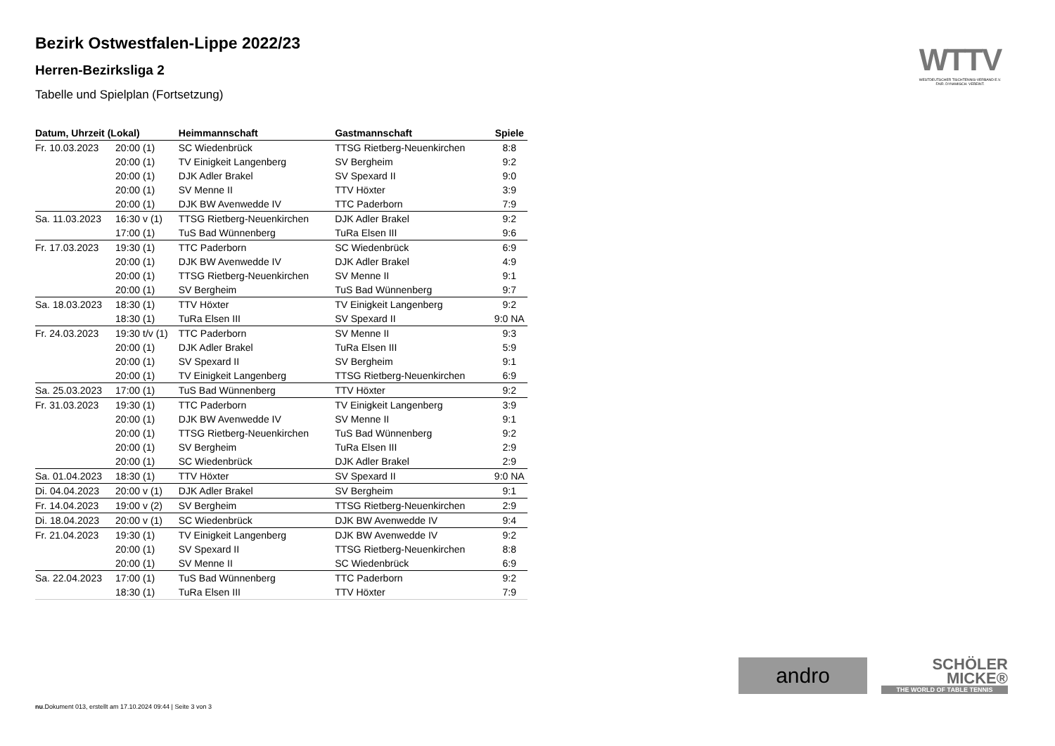Bezirk Ostwestfalen-Lippe 2022/23
Herren-Bezirksliga 2
Tabelle und Spielplan (Fortsetzung)
| Datum, Uhrzeit (Lokal) | | Heimmannschaft | Gastmannschaft | Spiele |
| --- | --- | --- | --- | --- |
| Fr. 10.03.2023 | 20:00 (1) | SC Wiedenbrück | TTSG Rietberg-Neuenkirchen | 8:8 |
| | 20:00 (1) | TV Einigkeit Langenberg | SV Bergheim | 9:2 |
| | 20:00 (1) | DJK Adler Brakel | SV Spexard II | 9:0 |
| | 20:00 (1) | SV Menne II | TTV Höxter | 3:9 |
| | 20:00 (1) | DJK BW Avenwedde IV | TTC Paderborn | 7:9 |
| Sa. 11.03.2023 | 16:30 v (1) | TTSG Rietberg-Neuenkirchen | DJK Adler Brakel | 9:2 |
| | 17:00 (1) | TuS Bad Wünnenberg | TuRa Elsen III | 9:6 |
| Fr. 17.03.2023 | 19:30 (1) | TTC Paderborn | SC Wiedenbrück | 6:9 |
| | 20:00 (1) | DJK BW Avenwedde IV | DJK Adler Brakel | 4:9 |
| | 20:00 (1) | TTSG Rietberg-Neuenkirchen | SV Menne II | 9:1 |
| | 20:00 (1) | SV Bergheim | TuS Bad Wünnenberg | 9:7 |
| Sa. 18.03.2023 | 18:30 (1) | TTV Höxter | TV Einigkeit Langenberg | 9:2 |
| | 18:30 (1) | TuRa Elsen III | SV Spexard II | 9:0 NA |
| Fr. 24.03.2023 | 19:30 t/v (1) | TTC Paderborn | SV Menne II | 9:3 |
| | 20:00 (1) | DJK Adler Brakel | TuRa Elsen III | 5:9 |
| | 20:00 (1) | SV Spexard II | SV Bergheim | 9:1 |
| | 20:00 (1) | TV Einigkeit Langenberg | TTSG Rietberg-Neuenkirchen | 6:9 |
| Sa. 25.03.2023 | 17:00 (1) | TuS Bad Wünnenberg | TTV Höxter | 9:2 |
| Fr. 31.03.2023 | 19:30 (1) | TTC Paderborn | TV Einigkeit Langenberg | 3:9 |
| | 20:00 (1) | DJK BW Avenwedde IV | SV Menne II | 9:1 |
| | 20:00 (1) | TTSG Rietberg-Neuenkirchen | TuS Bad Wünnenberg | 9:2 |
| | 20:00 (1) | SV Bergheim | TuRa Elsen III | 2:9 |
| | 20:00 (1) | SC Wiedenbrück | DJK Adler Brakel | 2:9 |
| Sa. 01.04.2023 | 18:30 (1) | TTV Höxter | SV Spexard II | 9:0 NA |
| Di. 04.04.2023 | 20:00 v (1) | DJK Adler Brakel | SV Bergheim | 9:1 |
| Fr. 14.04.2023 | 19:00 v (2) | SV Bergheim | TTSG Rietberg-Neuenkirchen | 2:9 |
| Di. 18.04.2023 | 20:00 v (1) | SC Wiedenbrück | DJK BW Avenwedde IV | 9:4 |
| Fr. 21.04.2023 | 19:30 (1) | TV Einigkeit Langenberg | DJK BW Avenwedde IV | 9:2 |
| | 20:00 (1) | SV Spexard II | TTSG Rietberg-Neuenkirchen | 8:8 |
| | 20:00 (1) | SV Menne II | SC Wiedenbrück | 6:9 |
| Sa. 22.04.2023 | 17:00 (1) | TuS Bad Wünnenberg | TTC Paderborn | 9:2 |
| | 18:30 (1) | TuRa Elsen III | TTV Höxter | 7:9 |
WTTV
WESTDEUTSCHER TISCHTENNIS-VERBAND E.V.
FAIR. DYNAMISCH. VEREINT.
andro
SCHÖLER
MICKE®
THE WORLD OF TABLE TENNIS
nu.Dokument 013, erstellt am 17.10.2024 09:44 | Seite 3 von 3